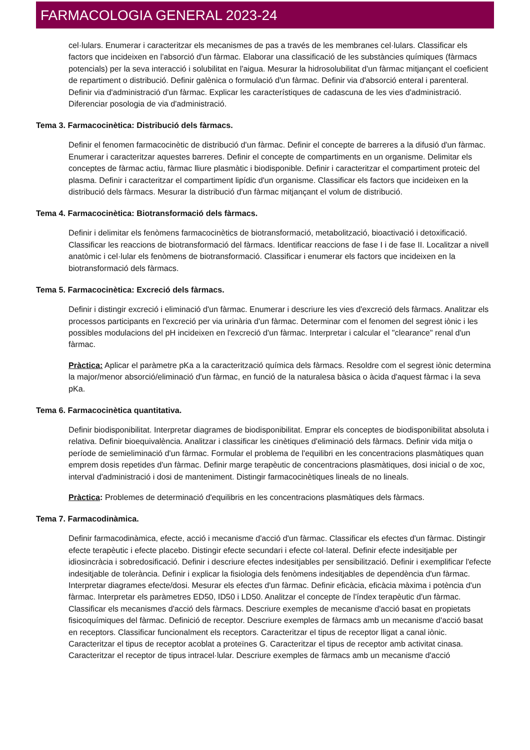FARMACOLOGIA GENERAL 2023-24
cel·lulars. Enumerar i caracteritzar els mecanismes de pas a través de les membranes cel·lulars. Classificar els factors que incideixen en l'absorció d'un fàrmac. Elaborar una classificació de les substàncies químiques (fàrmacs potencials) per la seva interacció i solubilitat en l'aigua. Mesurar la hidrosolubilitat d'un fàrmac mitjançant el coeficient de repartiment o distribució. Definir galènica o formulació d'un fàrmac. Definir via d'absorció enteral i parenteral. Definir via d'administració d'un fàrmac. Explicar les característiques de cadascuna de les vies d'administració. Diferenciar posologia de via d'administració.
Tema 3. Farmacocinètica: Distribució dels fàrmacs.
Definir el fenomen farmacocinètic de distribució d'un fàrmac. Definir el concepte de barreres a la difusió d'un fàrmac. Enumerar i caracteritzar aquestes barreres. Definir el concepte de compartiments en un organisme. Delimitar els conceptes de fàrmac actiu, fàrmac lliure plasmàtic i biodisponible. Definir i caracteritzar el compartiment proteic del plasma. Definir i caracteritzar el compartiment lipídic d'un organisme. Classificar els factors que incideixen en la distribució dels fàrmacs. Mesurar la distribució d'un fàrmac mitjançant el volum de distribució.
Tema 4. Farmacocinètica: Biotransformació dels fàrmacs.
Definir i delimitar els fenòmens farmacocinètics de biotransformació, metabolització, bioactivació i detoxificació. Classificar les reaccions de biotransformació del fàrmacs. Identificar reaccions de fase I i de fase II. Localitzar a nivell anatòmic i cel·lular els fenòmens de biotransformació. Classificar i enumerar els factors que incideixen en la biotransformació dels fàrmacs.
Tema 5. Farmacocinètica: Excreció dels fàrmacs.
Definir i distingir excreció i eliminació d'un fàrmac. Enumerar i descriure les vies d'excreció dels fàrmacs. Analitzar els processos participants en l'excreció per via urinària d'un fàrmac. Determinar com el fenomen del segrest iònic i les possibles modulacions del pH incideixen en l'excreció d'un fàrmac. Interpretar i calcular el "clearance" renal d'un fàrmac.
Pràctica: Aplicar el paràmetre pKa a la caracterització química dels fàrmacs. Resoldre com el segrest iònic determina la major/menor absorció/eliminació d'un fàrmac, en funció de la naturalesa bàsica o àcida d'aquest fàrmac i la seva pKa.
Tema 6. Farmacocinètica quantitativa.
Definir biodisponibilitat. Interpretar diagrames de biodisponibilitat. Emprar els conceptes de biodisponibilitat absoluta i relativa. Definir bioequivalència. Analitzar i classificar les cinètiques d'eliminació dels fàrmacs. Definir vida mitja o període de semieliminació d'un fàrmac. Formular el problema de l'equilibri en les concentracions plasmàtiques quan emprem dosis repetides d'un fàrmac. Definir marge terapèutic de concentracions plasmàtiques, dosi inicial o de xoc, interval d'administració i dosi de manteniment. Distingir farmacocinètiques lineals de no lineals.
Pràctica: Problemes de determinació d'equilibris en les concentracions plasmàtiques dels fàrmacs.
Tema 7. Farmacodinàmica.
Definir farmacodinàmica, efecte, acció i mecanisme d'acció d'un fàrmac. Classificar els efectes d'un fàrmac. Distingir efecte terapèutic i efecte placebo. Distingir efecte secundari i efecte col·lateral. Definir efecte indesitjable per idiosincràcia i sobredosificació. Definir i descriure efectes indesitjables per sensibilització. Definir i exemplificar l'efecte indesitjable de tolerància. Definir i explicar la fisiologia dels fenòmens indesitjables de dependència d'un fàrmac. Interpretar diagrames efecte/dosi. Mesurar els efectes d'un fàrmac. Definir eficàcia, eficàcia màxima i potència d'un fàrmac. Interpretar els paràmetres ED50, ID50 i LD50. Analitzar el concepte de l'índex terapèutic d'un fàrmac. Classificar els mecanismes d'acció dels fàrmacs. Descriure exemples de mecanisme d'acció basat en propietats fisicoquímiques del fàrmac. Definició de receptor. Descriure exemples de fàrmacs amb un mecanisme d'acció basat en receptors. Classificar funcionalment els receptors. Caracteritzar el tipus de receptor lligat a canal iònic. Caracteritzar el tipus de receptor acoblat a proteïnes G. Caracteritzar el tipus de receptor amb activitat cinasa. Caracteritzar el receptor de tipus intracel·lular. Descriure exemples de fàrmacs amb un mecanisme d'acció